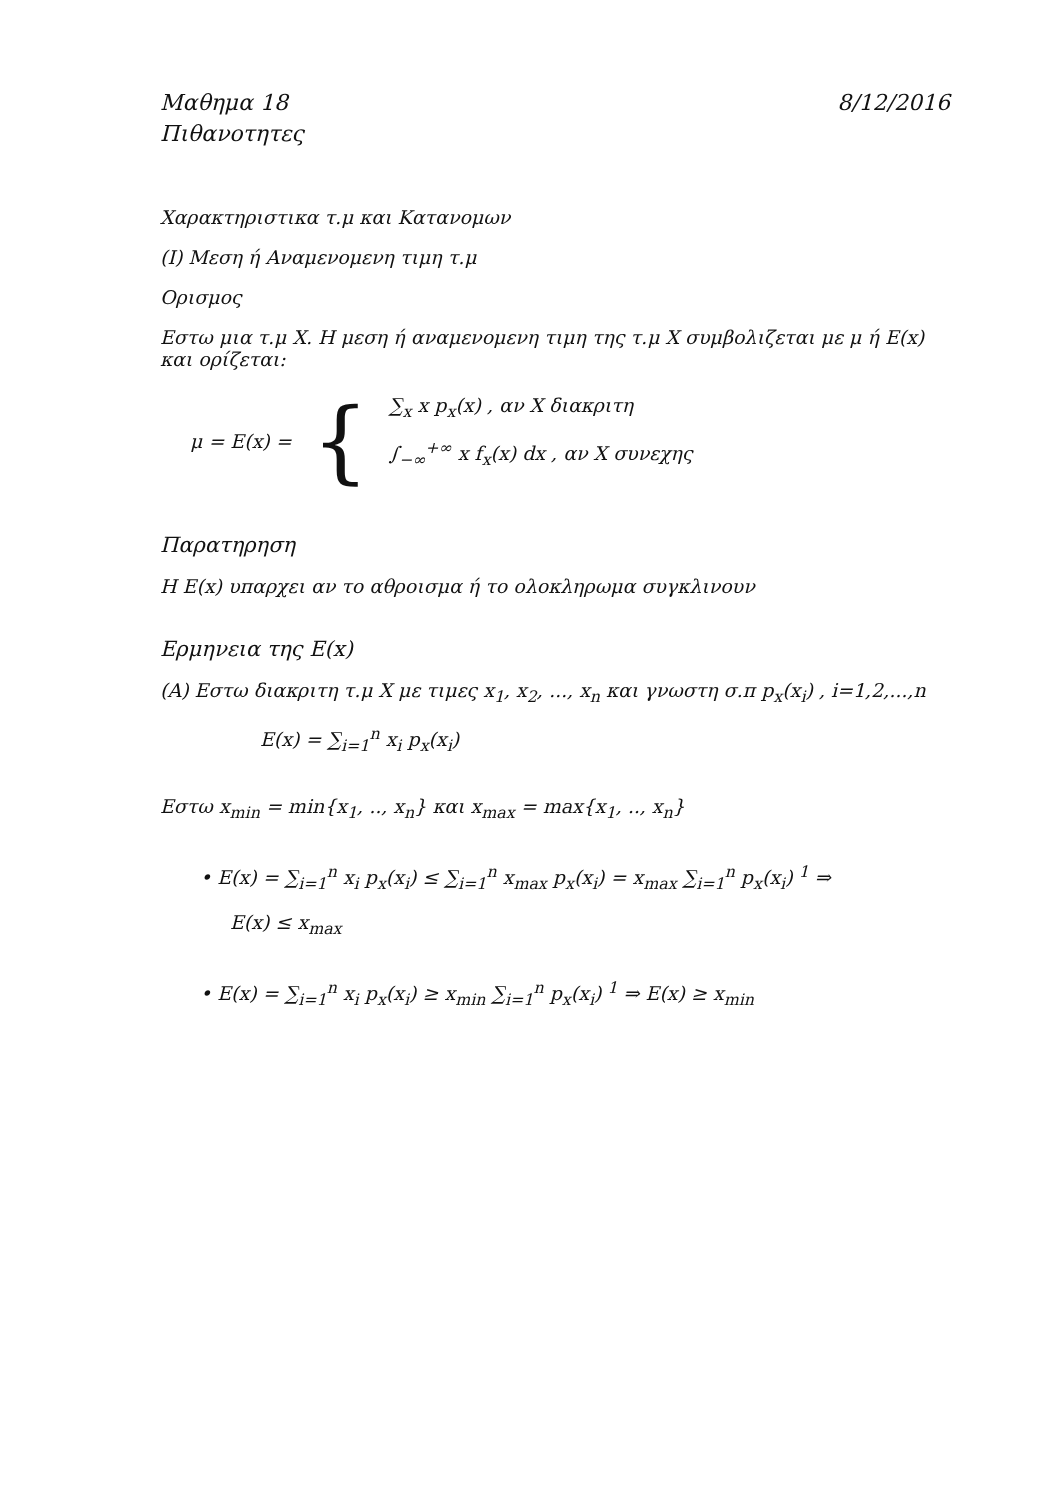Μαθημα 18 8/12/2016
Πιθανοτητες
Χαρακτηριστικα τ.μ και Κατανομων
(I) Μεση ή Αναμενομενη τιμη τ.μ
Ορισμος
Εστω μια τ.μ X. Η μεση ή αναμενομενη τιμη της τ.μ X συμβολιζεται με μ ή E(x) και ορίζεται:
μ = E(x) = {
∑<sub>x</sub> x p<sub>x</sub>(x) , αν X διακριτη
∫<sub>−∞</sub><sup>+∞</sup> x f<sub>x</sub>(x) dx , αν X συνεχης
Παρατηρηση
Η E(x) υπαρχει αν το αθροισμα ή το ολοκληρωμα συγκλινουν
Ερμηνεια της E(x)
(A) Εστω διακριτη τ.μ X με τιμες x<sub>1</sub>, x<sub>2</sub>, ..., x<sub>n</sub> και γνωστη σ.π p<sub>x</sub>(x<sub>i</sub>) , i=1,2,...,n
E(x) = ∑<sub>i=1</sub><sup>n</sup> x<sub>i</sub> p<sub>x</sub>(x<sub>i</sub>)
Εστω x<sub>min</sub> = min{x<sub>1</sub>, .., x<sub>n</sub>} και x<sub>max</sub> = max{x<sub>1</sub>, .., x<sub>n</sub>}
• E(x) = ∑<sub>i=1</sub><sup>n</sup> x<sub>i</sub> p<sub>x</sub>(x<sub>i</sub>) ≤ ∑<sub>i=1</sub><sup>n</sup> x<sub>max</sub> p<sub>x</sub>(x<sub>i</sub>) = x<sub>max</sub> ∑<sub>i=1</sub><sup>n</sup> p<sub>x</sub>(x<sub>i</sub>) <sup>1</sup> ⇒
E(x) ≤ x<sub>max</sub>
• E(x) = ∑<sub>i=1</sub><sup>n</sup> x<sub>i</sub> p<sub>x</sub>(x<sub>i</sub>) ≥ x<sub>min</sub> ∑<sub>i=1</sub><sup>n</sup> p<sub>x</sub>(x<sub>i</sub>) <sup>1</sup> ⇒ E(x) ≥ x<sub>min</sub>